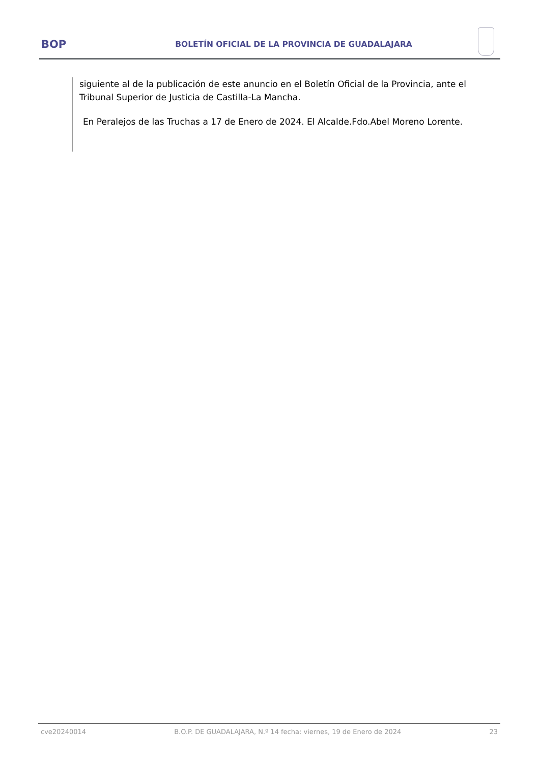BOP
BOLETÍN OFICIAL DE LA PROVINCIA DE GUADALAJARA
siguiente al de la publicación de este anuncio en el Boletín Oficial de la Provincia, ante el Tribunal Superior de Justicia de Castilla-La Mancha.
En Peralejos de las Truchas a 17 de Enero de 2024. El Alcalde.Fdo.Abel Moreno Lorente.
cve20240014 B.O.P. DE GUADALAJARA, N.º 14 fecha: viernes, 19 de Enero de 2024 23